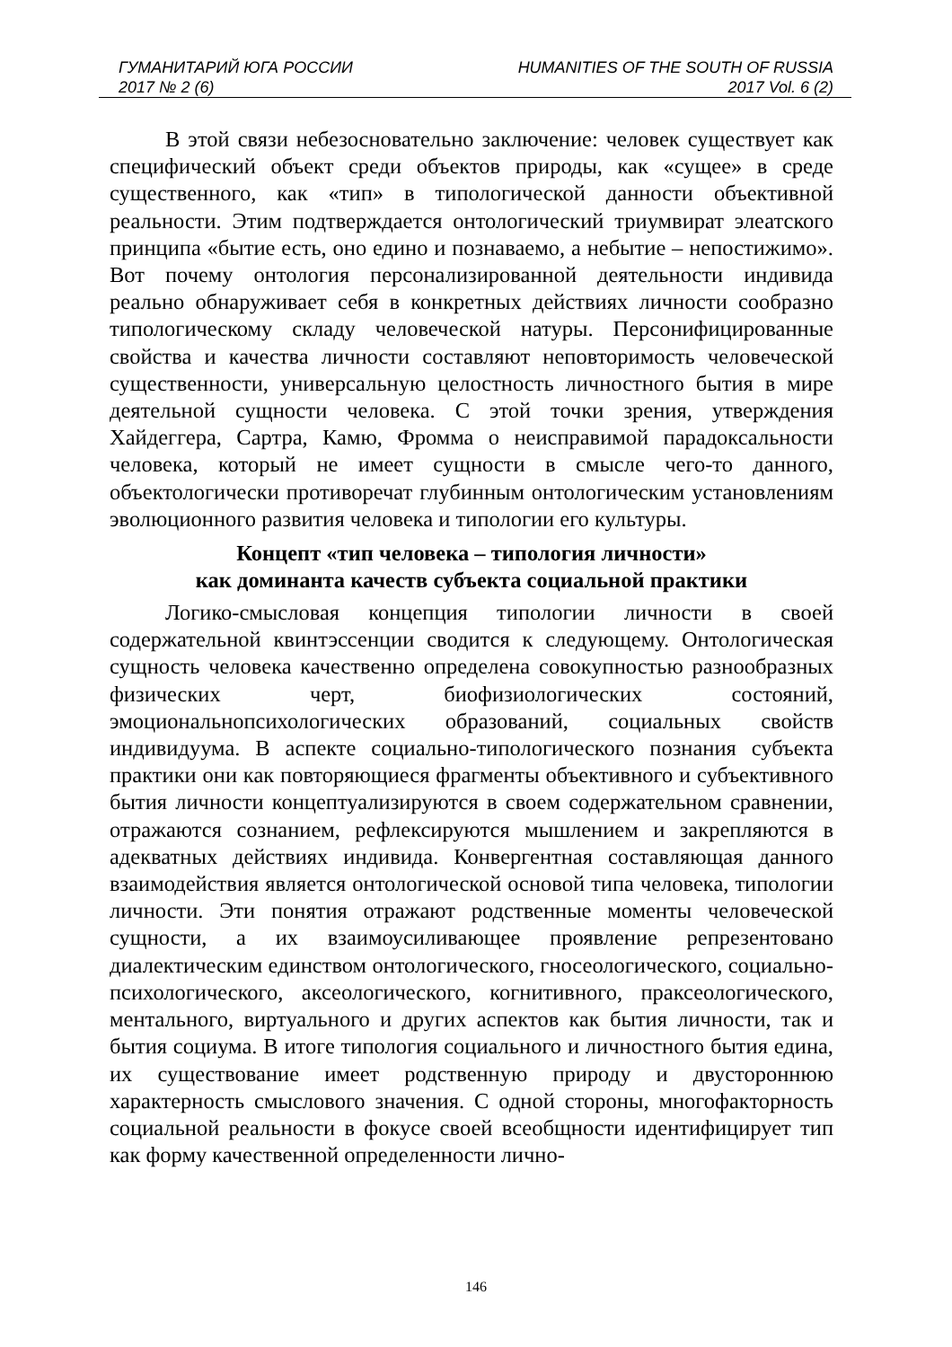ГУМАНИТАРИЙ ЮГА РОССИИ HUMANITIES OF THE SOUTH OF RUSSIA
2017 № 2 (6) 2017 Vol. 6 (2)
В этой связи небезосновательно заключение: человек существует как специфический объект среди объектов природы, как «сущее» в среде существенного, как «тип» в типологической данности объективной реальности. Этим подтверждается онтологический триумвират элеатского принципа «бытие есть, оно едино и познаваемо, а небытие – непостижимо». Вот почему онтология персонализированной деятельности индивида реально обнаруживает себя в конкретных действиях личности сообразно типологическому складу человеческой натуры. Персонифицированные свойства и качества личности составляют неповторимость человеческой существенности, универсальную целостность личностного бытия в мире деятельной сущности человека. С этой точки зрения, утверждения Хайдеггера, Сартра, Камю, Фромма о неисправимой парадоксальности человека, который не имеет сущности в смысле чего-то данного, объектологически противоречат глубинным онтологическим установлениям эволюционного развития человека и типологии его культуры.
Концепт «тип человека – типология личности»
как доминанта качеств субъекта социальной практики
Логико-смысловая концепция типологии личности в своей содержательной квинтэссенции сводится к следующему. Онтологическая сущность человека качественно определена совокупностью разнообразных физических черт, биофизиологических состояний, эмоциональнопсихологических образований, социальных свойств индивидуума. В аспекте социально-типологического познания субъекта практики они как повторяющиеся фрагменты объективного и субъективного бытия личности концептуализируются в своем содержательном сравнении, отражаются сознанием, рефлексируются мышлением и закрепляются в адекватных действиях индивида. Конвергентная составляющая данного взаимодействия является онтологической основой типа человека, типологии личности. Эти понятия отражают родственные моменты человеческой сущности, а их взаимоусиливающее проявление репрезентовано диалектическим единством онтологического, гносеологического, социально-психологического, аксеологического, когнитивного, праксеологического, ментального, виртуального и других аспектов как бытия личности, так и бытия социума. В итоге типология социального и личностного бытия едина, их существование имеет родственную природу и двустороннюю характерность смыслового значения. С одной стороны, многофакторность социальной реальности в фокусе своей всеобщности идентифицирует тип как форму качественной определенности лично-
146